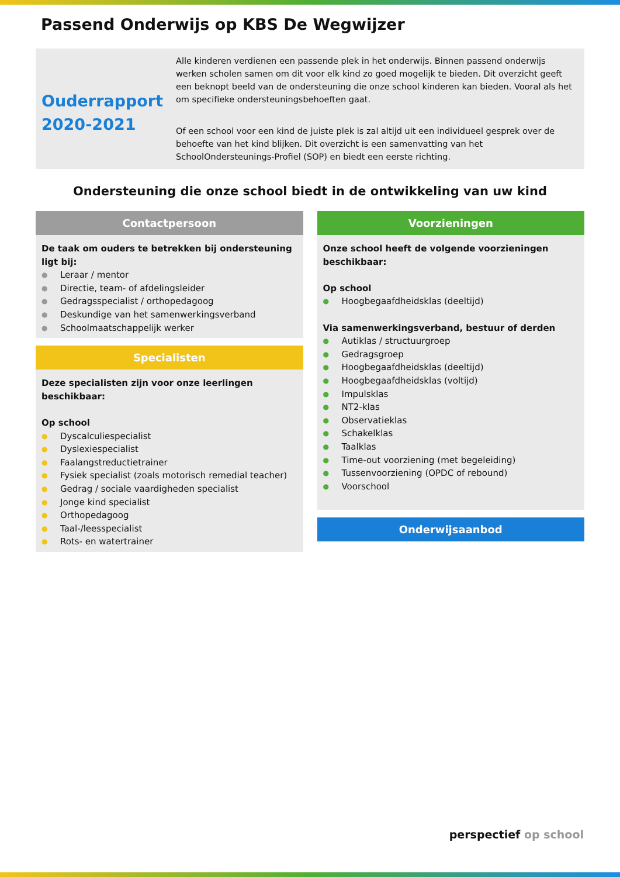Passend Onderwijs op KBS De Wegwijzer
Ouderrapport 2020-2021
Alle kinderen verdienen een passende plek in het onderwijs. Binnen passend onderwijs werken scholen samen om dit voor elk kind zo goed mogelijk te bieden. Dit overzicht geeft een beknopt beeld van de ondersteuning die onze school kinderen kan bieden. Vooral als het om specifieke ondersteuningsbehoeften gaat.
Of een school voor een kind de juiste plek is zal altijd uit een individueel gesprek over de behoefte van het kind blijken. Dit overzicht is een samenvatting van het SchoolOndersteunings-Profiel (SOP) en biedt een eerste richting.
Ondersteuning die onze school biedt in de ontwikkeling van uw kind
Contactpersoon
De taak om ouders te betrekken bij ondersteuning ligt bij:
● Leraar / mentor
● Directie, team- of afdelingsleider
● Gedragsspecialist / orthopedagoog
● Deskundige van het samenwerkingsverband
● Schoolmaatschappelijk werker
Specialisten
Deze specialisten zijn voor onze leerlingen beschikbaar:
Op school
● Dyscalculiespecialist
● Dyslexiespecialist
● Faalangstreductietrainer
● Fysiek specialist (zoals motorisch remedial teacher)
● Gedrag / sociale vaardigheden specialist
● Jonge kind specialist
● Orthopedagoog
● Taal-/leesspecialist
● Rots- en watertrainer
Voorzieningen
Onze school heeft de volgende voorzieningen beschikbaar:
Op school
● Hoogbegaafdheidsklas (deeltijd)
Via samenwerkingsverband, bestuur of derden
● Autiklas / structuurgroep
● Gedragsgroep
● Hoogbegaafdheidsklas (deeltijd)
● Hoogbegaafdheidsklas (voltijd)
● Impulsklas
● NT2-klas
● Observatieklas
● Schakelklas
● Taalklas
● Time-out voorziening (met begeleiding)
● Tussenvoorziening (OPDC of rebound)
● Voorschool
Onderwijsaanbod
perspectief op school